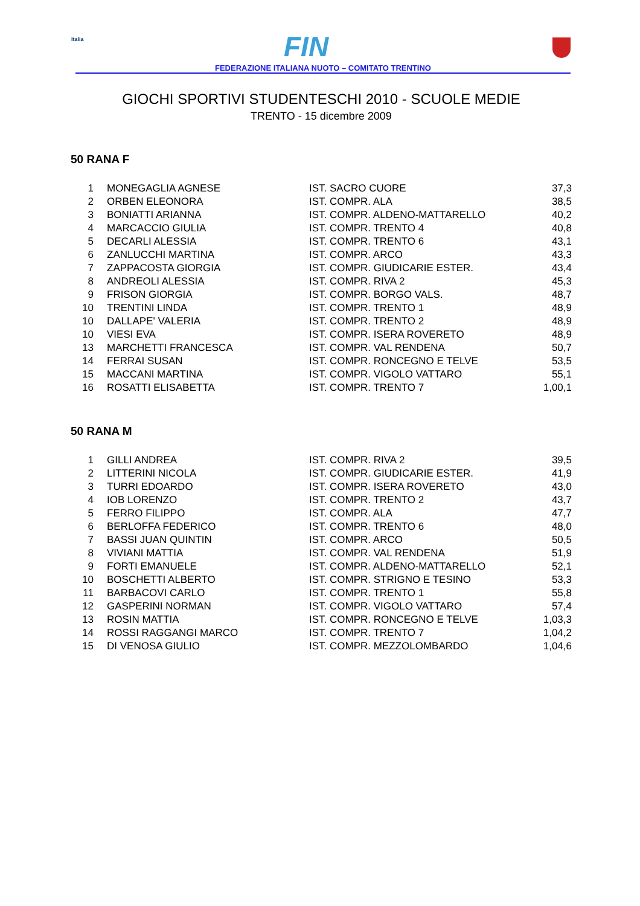Italia FIN
FEDERAZIONE ITALIANA NUOTO – COMITATO TRENTINO
GIOCHI SPORTIVI STUDENTESCHI 2010 - SCUOLE MEDIE
TRENTO - 15 dicembre 2009
50 RANA F
| 1 | MONEGAGLIA AGNESE | IST. SACRO CUORE | 37,3 |
| 2 | ORBEN ELEONORA | IST. COMPR. ALA | 38,5 |
| 3 | BONIATTI ARIANNA | IST. COMPR. ALDENO-MATTARELLO | 40,2 |
| 4 | MARCACCIO GIULIA | IST. COMPR. TRENTO 4 | 40,8 |
| 5 | DECARLI ALESSIA | IST. COMPR. TRENTO 6 | 43,1 |
| 6 | ZANLUCCHI MARTINA | IST. COMPR. ARCO | 43,3 |
| 7 | ZAPPACOSTA GIORGIA | IST. COMPR. GIUDICARIE ESTER. | 43,4 |
| 8 | ANDREOLI ALESSIA | IST. COMPR. RIVA 2 | 45,3 |
| 9 | FRISON GIORGIA | IST. COMPR. BORGO VALS. | 48,7 |
| 10 | TRENTINI LINDA | IST. COMPR. TRENTO 1 | 48,9 |
| 10 | DALLAPE' VALERIA | IST. COMPR. TRENTO 2 | 48,9 |
| 10 | VIESI EVA | IST. COMPR. ISERA ROVERETO | 48,9 |
| 13 | MARCHETTI FRANCESCA | IST. COMPR. VAL RENDENA | 50,7 |
| 14 | FERRAI SUSAN | IST. COMPR. RONCEGNO E TELVE | 53,5 |
| 15 | MACCANI MARTINA | IST. COMPR. VIGOLO VATTARO | 55,1 |
| 16 | ROSATTI ELISABETTA | IST. COMPR. TRENTO 7 | 1,00,1 |
50 RANA M
| 1 | GILLI ANDREA | IST. COMPR. RIVA 2 | 39,5 |
| 2 | LITTERINI NICOLA | IST. COMPR. GIUDICARIE ESTER. | 41,9 |
| 3 | TURRI EDOARDO | IST. COMPR. ISERA ROVERETO | 43,0 |
| 4 | IOB LORENZO | IST. COMPR. TRENTO 2 | 43,7 |
| 5 | FERRO FILIPPO | IST. COMPR. ALA | 47,7 |
| 6 | BERLOFFA FEDERICO | IST. COMPR. TRENTO 6 | 48,0 |
| 7 | BASSI JUAN QUINTIN | IST. COMPR. ARCO | 50,5 |
| 8 | VIVIANI MATTIA | IST. COMPR. VAL RENDENA | 51,9 |
| 9 | FORTI EMANUELE | IST. COMPR. ALDENO-MATTARELLO | 52,1 |
| 10 | BOSCHETTI ALBERTO | IST. COMPR. STRIGNO E TESINO | 53,3 |
| 11 | BARBACOVI CARLO | IST. COMPR. TRENTO 1 | 55,8 |
| 12 | GASPERINI NORMAN | IST. COMPR. VIGOLO VATTARO | 57,4 |
| 13 | ROSIN MATTIA | IST. COMPR. RONCEGNO E TELVE | 1,03,3 |
| 14 | ROSSI RAGGANGI MARCO | IST. COMPR. TRENTO 7 | 1,04,2 |
| 15 | DI VENOSA GIULIO | IST. COMPR. MEZZOLOMBARDO | 1,04,6 |